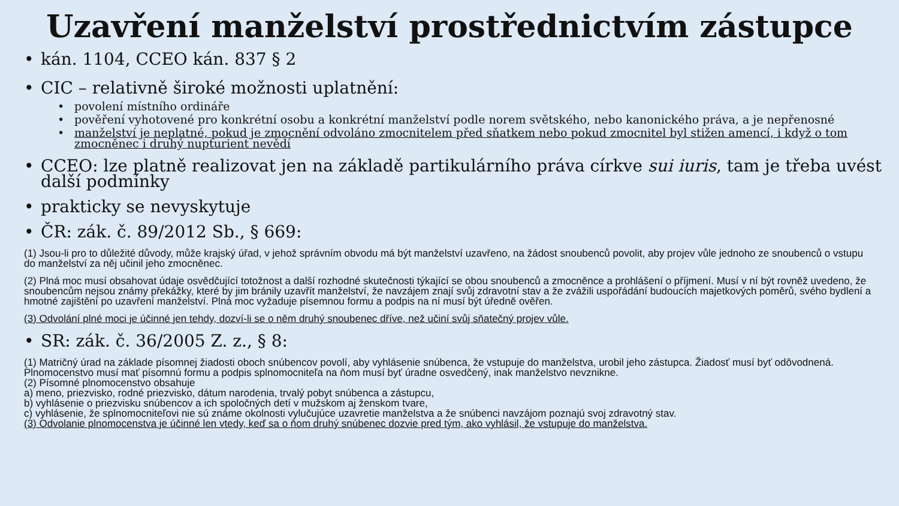Uzavření manželství prostřednictvím zástupce
• kán. 1104, CCEO kán. 837 § 2
• CIC – relativně široké možnosti uplatnění:
• povolení místního ordináře
• pověření vyhotovené pro konkrétní osobu a konkrétní manželství podle norem světského, nebo kanonického práva, a je nepřenosné
• manželství je neplatné, pokud je zmocnění odvoláno zmocnitelem před sňatkem nebo pokud zmocnitel byl stižen amencí, i když o tom zmocněnec i druhý nupturient nevědí
• CCEO: lze platně realizovat jen na základě partikulárního práva církve sui iuris, tam je třeba uvést další podmínky
• prakticky se nevyskytuje
• ČR: zák. č. 89/2012 Sb., § 669:
(1) Jsou-li pro to důležité důvody, může krajský úřad, v jehož správním obvodu má být manželství uzavřeno, na žádost snoubenců povolit, aby projev vůle jednoho ze snoubenců o vstupu do manželství za něj učinil jeho zmocněnec.
(2) Plná moc musí obsahovat údaje osvědčující totožnost a další rozhodné skutečnosti týkající se obou snoubenců a zmocněnce a prohlášení o příjmení. Musí v ní být rovněž uvedeno, že snoubencům nejsou známy překážky, které by jim bránily uzavřít manželství, že navzájem znají svůj zdravotní stav a že zvážili uspořádání budoucích majetkových poměrů, svého bydlení a hmotné zajištění po uzavření manželství. Plná moc vyžaduje písemnou formu a podpis na ní musí být úředně ověřen.
(3) Odvolání plné moci je účinné jen tehdy, dozví-li se o něm druhý snoubenec dříve, než učiní svůj sňatečný projev vůle.
• SR: zák. č. 36/2005 Z. z., § 8:
(1) Matričný úrad na základe písomnej žiadosti oboch snúbencov povolí, aby vyhlásenie snúbenca, že vstupuje do manželstva, urobil jeho zástupca. Žiadosť musí byť odôvodnená. Plnomocenstvo musí mať písomnú formu a podpis splnomocniteľa na ňom musí byť úradne osvedčený, inak manželstvo nevznikne.
(2) Písomné plnomocenstvo obsahuje
a) meno, priezvisko, rodné priezvisko, dátum narodenia, trvalý pobyt snúbenca a zástupcu,
b) vyhlásenie o priezvisku snúbencov a ich spoločných detí v mužskom aj ženskom tvare,
c) vyhlásenie, že splnomocniteľovi nie sú známe okolnosti vylučujúce uzavretie manželstva a že snúbenci navzájom poznajú svoj zdravotný stav.
(3) Odvolanie plnomocenstva je účinné len vtedy, keď sa o ňom druhý snúbenec dozvie pred tým, ako vyhlásil, že vstupuje do manželstva.